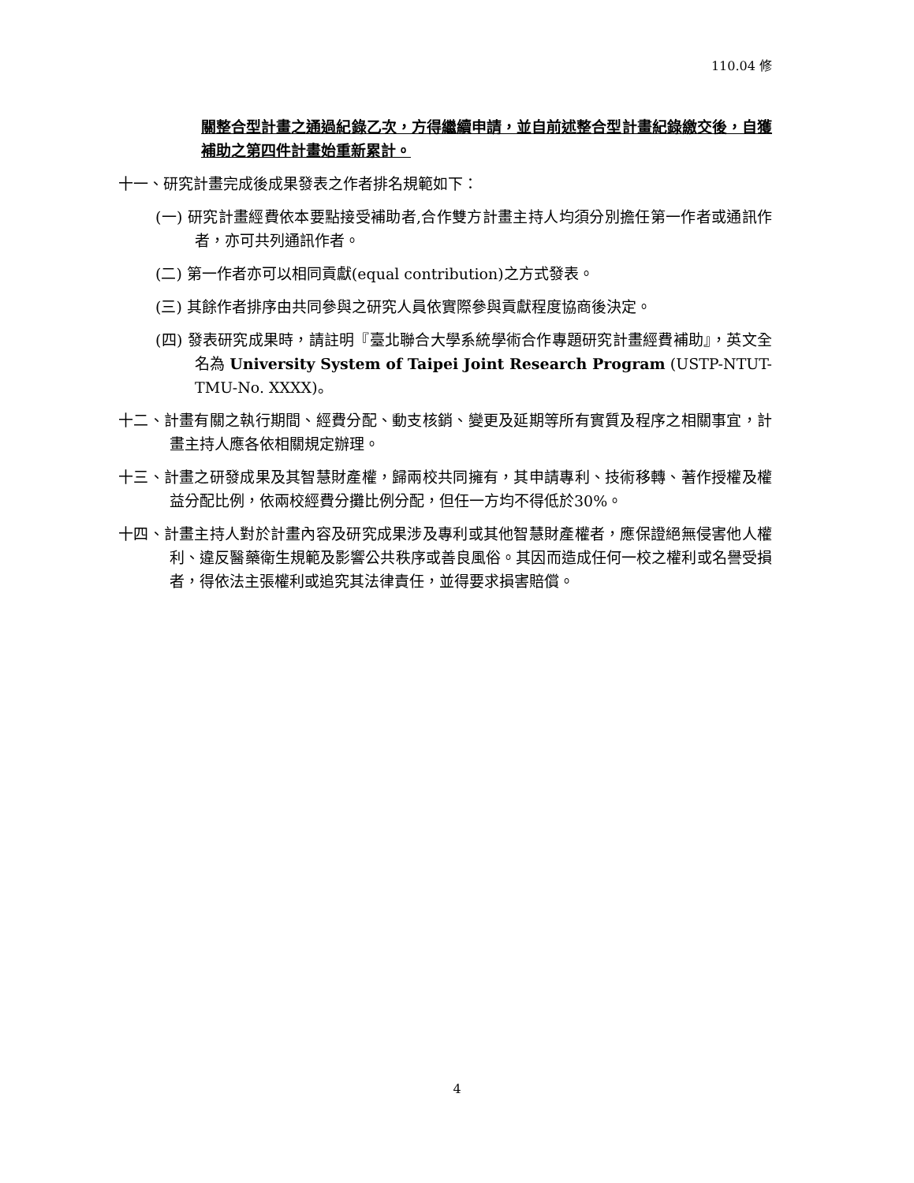110.04 修
關整合型計畫之通過紀錄乙次，方得繼續申請，並自前述整合型計畫紀錄繳交後，自獲補助之第四件計畫始重新累計。
十一、研究計畫完成後成果發表之作者排名規範如下：
(一) 研究計畫經費依本要點接受補助者,合作雙方計畫主持人均須分別擔任第一作者或通訊作者，亦可共列通訊作者。
(二) 第一作者亦可以相同貢獻(equal contribution)之方式發表。
(三) 其餘作者排序由共同參與之研究人員依實際參與貢獻程度協商後決定。
(四) 發表研究成果時，請註明『臺北聯合大學系統學術合作專題研究計畫經費補助』，英文全名為 University System of Taipei Joint Research Program (USTP-NTUT-TMU-No. XXXX)。
十二、計畫有關之執行期間、經費分配、動支核銷、變更及延期等所有實質及程序之相關事宜，計畫主持人應各依相關規定辦理。
十三、計畫之研發成果及其智慧財產權，歸兩校共同擁有，其申請專利、技術移轉、著作授權及權益分配比例，依兩校經費分攤比例分配，但任一方均不得低於30%。
十四、計畫主持人對於計畫內容及研究成果涉及專利或其他智慧財產權者，應保證絕無侵害他人權利、違反醫藥衛生規範及影響公共秩序或善良風俗。其因而造成任何一校之權利或名譽受損者，得依法主張權利或追究其法律責任，並得要求損害賠償。
4